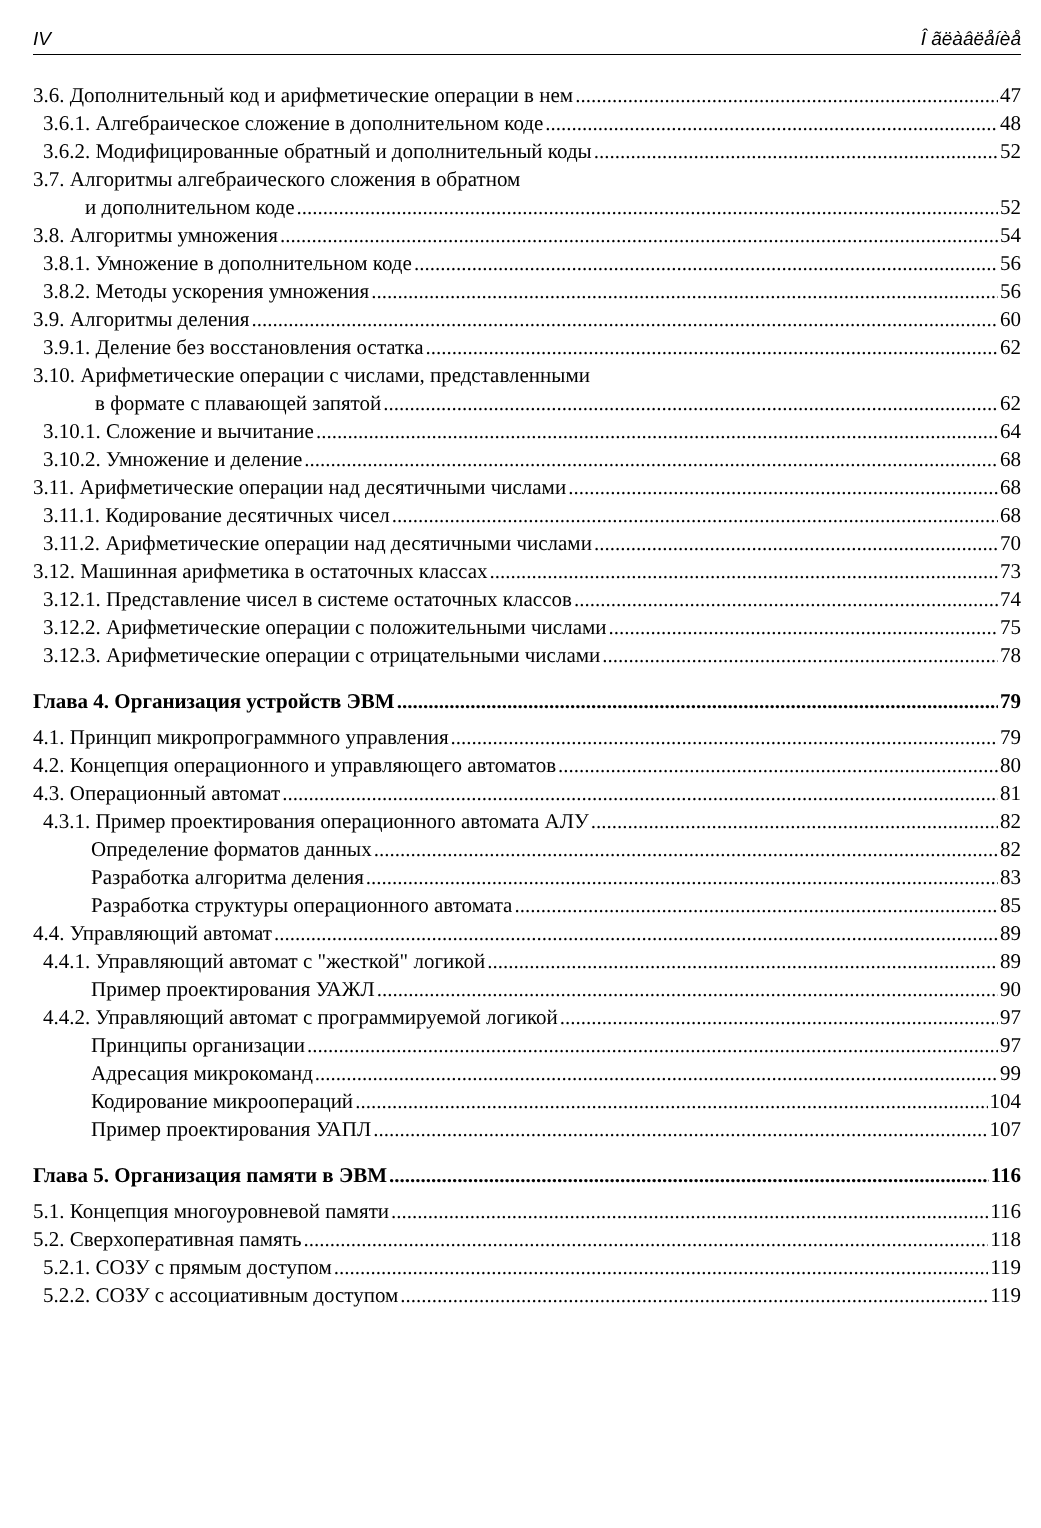IV Î ãëàâëåíèå
3.6. Дополнительный код и арифметические операции в нем 47
3.6.1. Алгебраическое сложение в дополнительном коде 48
3.6.2. Модифицированные обратный и дополнительный коды 52
3.7. Алгоритмы алгебраического сложения в обратном
и дополнительном коде 52
3.8. Алгоритмы умножения 54
3.8.1. Умножение в дополнительном коде 56
3.8.2. Методы ускорения умножения 56
3.9. Алгоритмы деления 60
3.9.1. Деление без восстановления остатка 62
3.10. Арифметические операции с числами, представленными
в формате с плавающей запятой 62
3.10.1. Сложение и вычитание 64
3.10.2. Умножение и деление 68
3.11. Арифметические операции над десятичными числами 68
3.11.1. Кодирование десятичных чисел 68
3.11.2. Арифметические операции над десятичными числами 70
3.12. Машинная арифметика в остаточных классах 73
3.12.1. Представление чисел в системе остаточных классов 74
3.12.2. Арифметические операции с положительными числами 75
3.12.3. Арифметические операции с отрицательными числами 78
Глава 4. Организация устройств ЭВМ 79
4.1. Принцип микропрограммного управления 79
4.2. Концепция операционного и управляющего автоматов 80
4.3. Операционный автомат 81
4.3.1. Пример проектирования операционного автомата АЛУ 82
Определение форматов данных 82
Разработка алгоритма деления 83
Разработка структуры операционного автомата 85
4.4. Управляющий автомат 89
4.4.1. Управляющий автомат с "жесткой" логикой 89
Пример проектирования УАЖЛ 90
4.4.2. Управляющий автомат с программируемой логикой 97
Принципы организации 97
Адресация микрокоманд 99
Кодирование микроопераций 104
Пример проектирования УАПЛ 107
Глава 5. Организация памяти в ЭВМ 116
5.1. Концепция многоуровневой памяти 116
5.2. Сверхоперативная память 118
5.2.1. СОЗУ с прямым доступом 119
5.2.2. СОЗУ с ассоциативным доступом 119